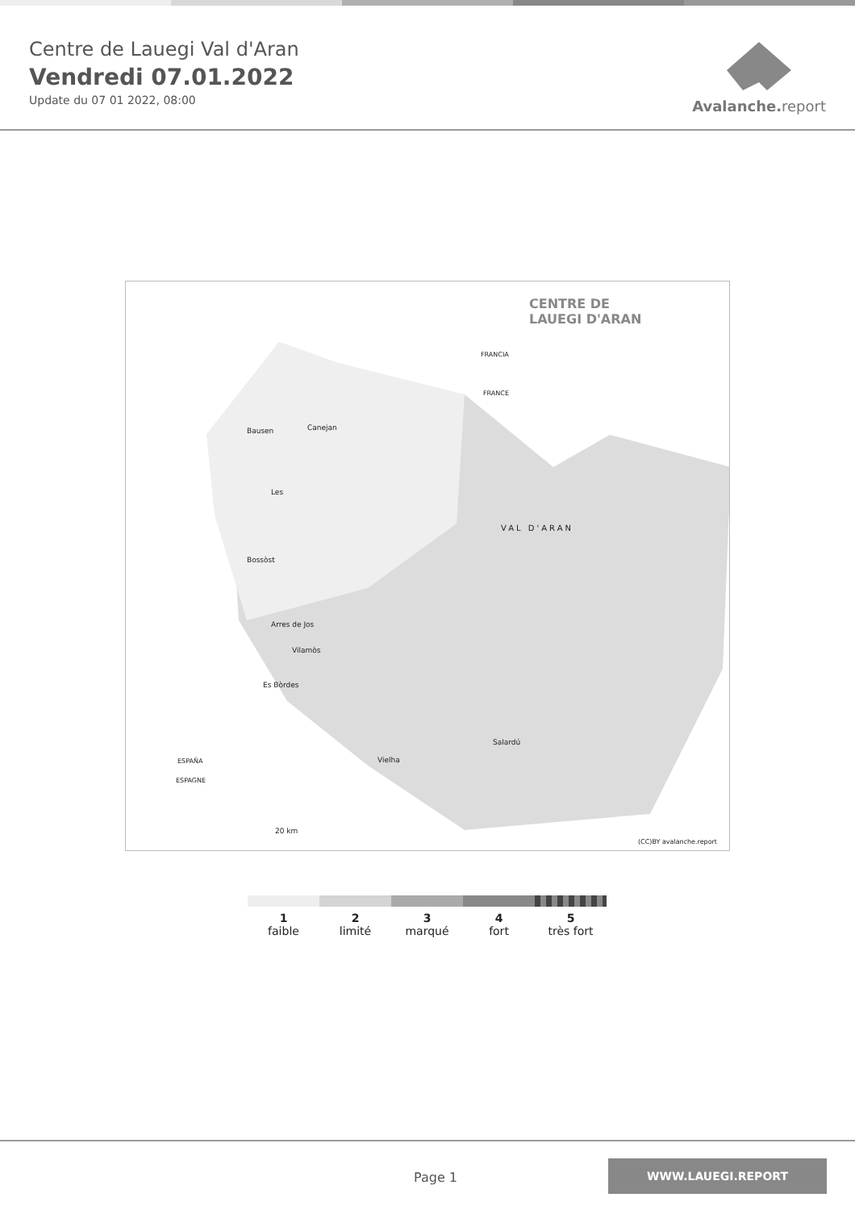Centre de Lauegi Val d'Aran
Vendredi 07.01.2022
Update du 07 01 2022, 08:00
Avalanche. report
CENTRE DE
LAUEGI D'ARAN
VAL D'ARAN
Bausen Canejan
Les
Bossòst
Arres de Jos
Vilamòs
Es Bòrdes
Vielha
Salardú
FRANCIA
FRANCE
ESPAÑA
ESPAGNE
20 km
(CC)BY avalanche.report
1
faible
2
limité
3
marqué
4
fort
5
très fort
Page 1
WWW.LAUEGI.REPORT